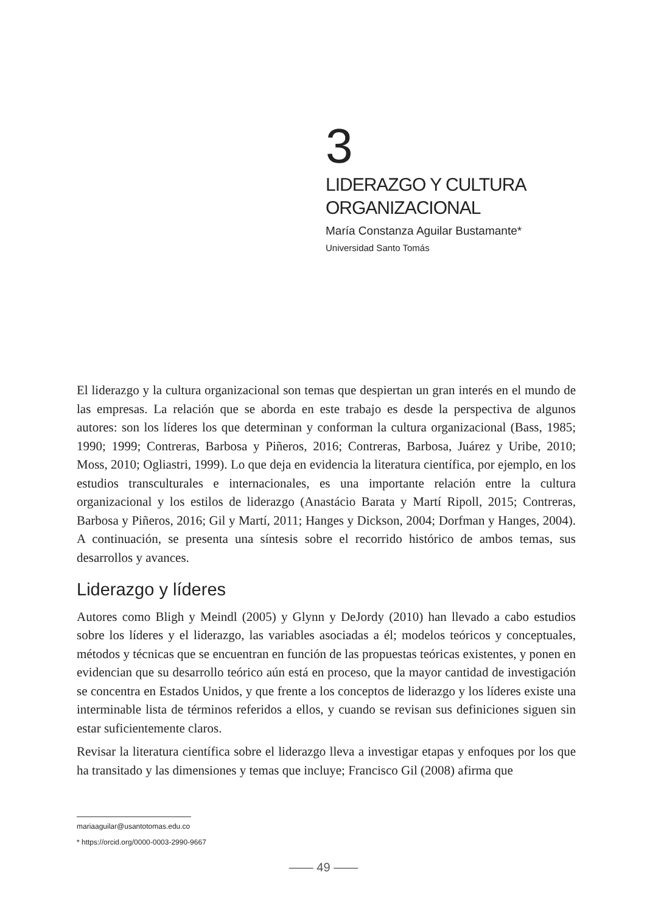3
LIDERAZGO Y CULTURA
ORGANIZACIONAL
María Constanza Aguilar Bustamante*
Universidad Santo Tomás
El liderazgo y la cultura organizacional son temas que despiertan un gran interés en el mundo de las empresas. La relación que se aborda en este trabajo es desde la perspectiva de algunos autores: son los líderes los que determinan y conforman la cultura organizacional (Bass, 1985; 1990; 1999; Contreras, Barbosa y Piñeros, 2016; Contreras, Barbosa, Juárez y Uribe, 2010; Moss, 2010; Ogliastri, 1999). Lo que deja en evidencia la literatura científica, por ejemplo, en los estudios transculturales e internacionales, es una importante relación entre la cultura organizacional y los estilos de liderazgo (Anastácio Barata y Martí Ripoll, 2015; Contreras, Barbosa y Piñeros, 2016; Gil y Martí, 2011; Hanges y Dickson, 2004; Dorfman y Hanges, 2004). A continuación, se presenta una síntesis sobre el recorrido histórico de ambos temas, sus desarrollos y avances.
Liderazgo y líderes
Autores como Bligh y Meindl (2005) y Glynn y DeJordy (2010) han llevado a cabo estudios sobre los líderes y el liderazgo, las variables asociadas a él; modelos teóricos y conceptuales, métodos y técnicas que se encuentran en función de las propuestas teóricas existentes, y ponen en evidencian que su desarrollo teórico aún está en proceso, que la mayor cantidad de investigación se concentra en Estados Unidos, y que frente a los conceptos de liderazgo y los líderes existe una interminable lista de términos referidos a ellos, y cuando se revisan sus definiciones siguen sin estar suficientemente claros.
Revisar la literatura científica sobre el liderazgo lleva a investigar etapas y enfoques por los que ha transitado y las dimensiones y temas que incluye; Francisco Gil (2008) afirma que
mariaaguilar@usantotomas.edu.co
* https://orcid.org/0000-0003-2990-9667
—— 49 ——